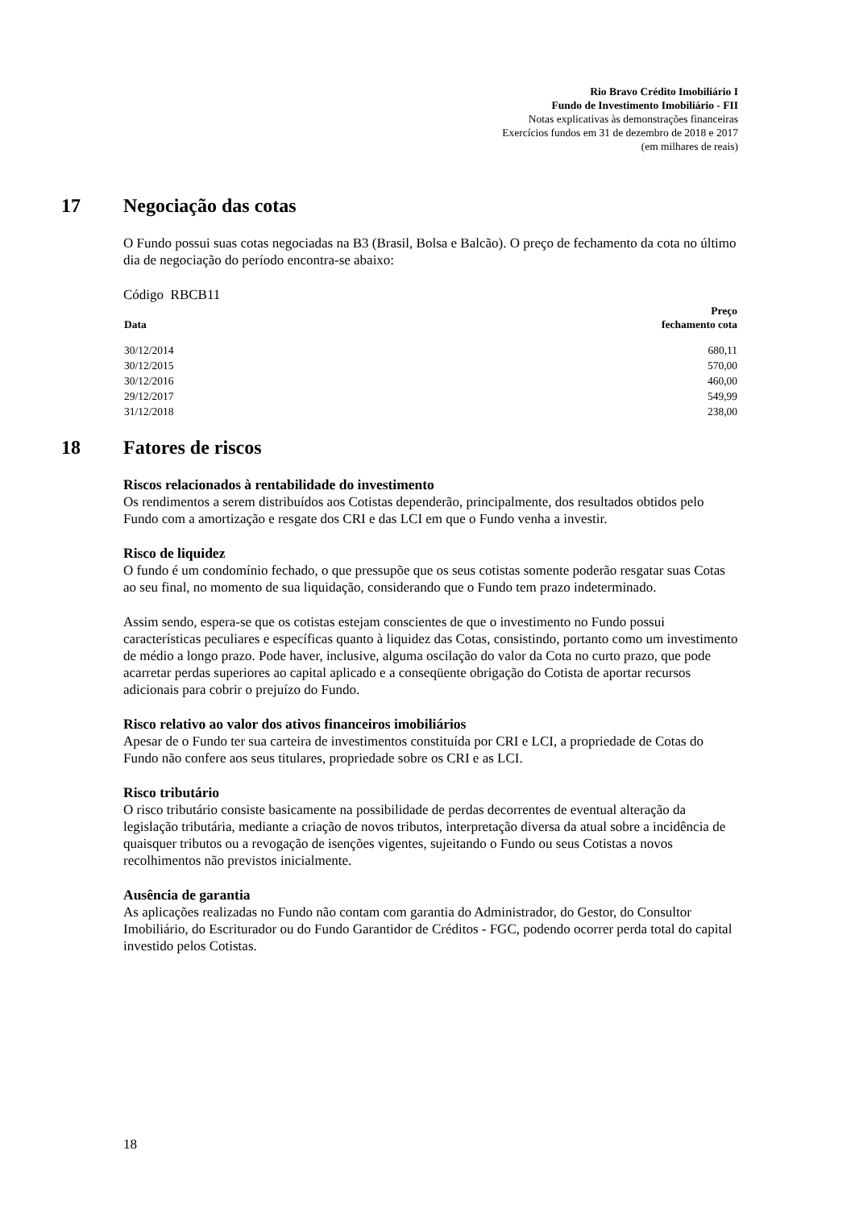Rio Bravo Crédito Imobiliário I
Fundo de Investimento Imobiliário - FII
Notas explicativas às demonstrações financeiras
Exercícios fundos em 31 de dezembro de 2018 e 2017
(em milhares de reais)
17 Negociação das cotas
O Fundo possui suas cotas negociadas na B3 (Brasil, Bolsa e Balcão). O preço de fechamento da cota no último dia de negociação do período encontra-se abaixo:
Código RBCB11
| Data | Preço fechamento cota |
| --- | --- |
| 30/12/2014 | 680,11 |
| 30/12/2015 | 570,00 |
| 30/12/2016 | 460,00 |
| 29/12/2017 | 549,99 |
| 31/12/2018 | 238,00 |
18 Fatores de riscos
Riscos relacionados à rentabilidade do investimento
Os rendimentos a serem distribuídos aos Cotistas dependerão, principalmente, dos resultados obtidos pelo Fundo com a amortização e resgate dos CRI e das LCI em que o Fundo venha a investir.
Risco de liquidez
O fundo é um condomínio fechado, o que pressupõe que os seus cotistas somente poderão resgatar suas Cotas ao seu final, no momento de sua liquidação, considerando que o Fundo tem prazo indeterminado.
Assim sendo, espera-se que os cotistas estejam conscientes de que o investimento no Fundo possui características peculiares e específicas quanto à liquidez das Cotas, consistindo, portanto como um investimento de médio a longo prazo. Pode haver, inclusive, alguma oscilação do valor da Cota no curto prazo, que pode acarretar perdas superiores ao capital aplicado e a conseqüente obrigação do Cotista de aportar recursos adicionais para cobrir o prejuízo do Fundo.
Risco relativo ao valor dos ativos financeiros imobiliários
Apesar de o Fundo ter sua carteira de investimentos constituída por CRI e LCI, a propriedade de Cotas do Fundo não confere aos seus titulares, propriedade sobre os CRI e as LCI.
Risco tributário
O risco tributário consiste basicamente na possibilidade de perdas decorrentes de eventual alteração da legislação tributária, mediante a criação de novos tributos, interpretação diversa da atual sobre a incidência de quaisquer tributos ou a revogação de isenções vigentes, sujeitando o Fundo ou seus Cotistas a novos recolhimentos não previstos inicialmente.
Ausência de garantia
As aplicações realizadas no Fundo não contam com garantia do Administrador, do Gestor, do Consultor Imobiliário, do Escriturador ou do Fundo Garantidor de Créditos - FGC, podendo ocorrer perda total do capital investido pelos Cotistas.
18